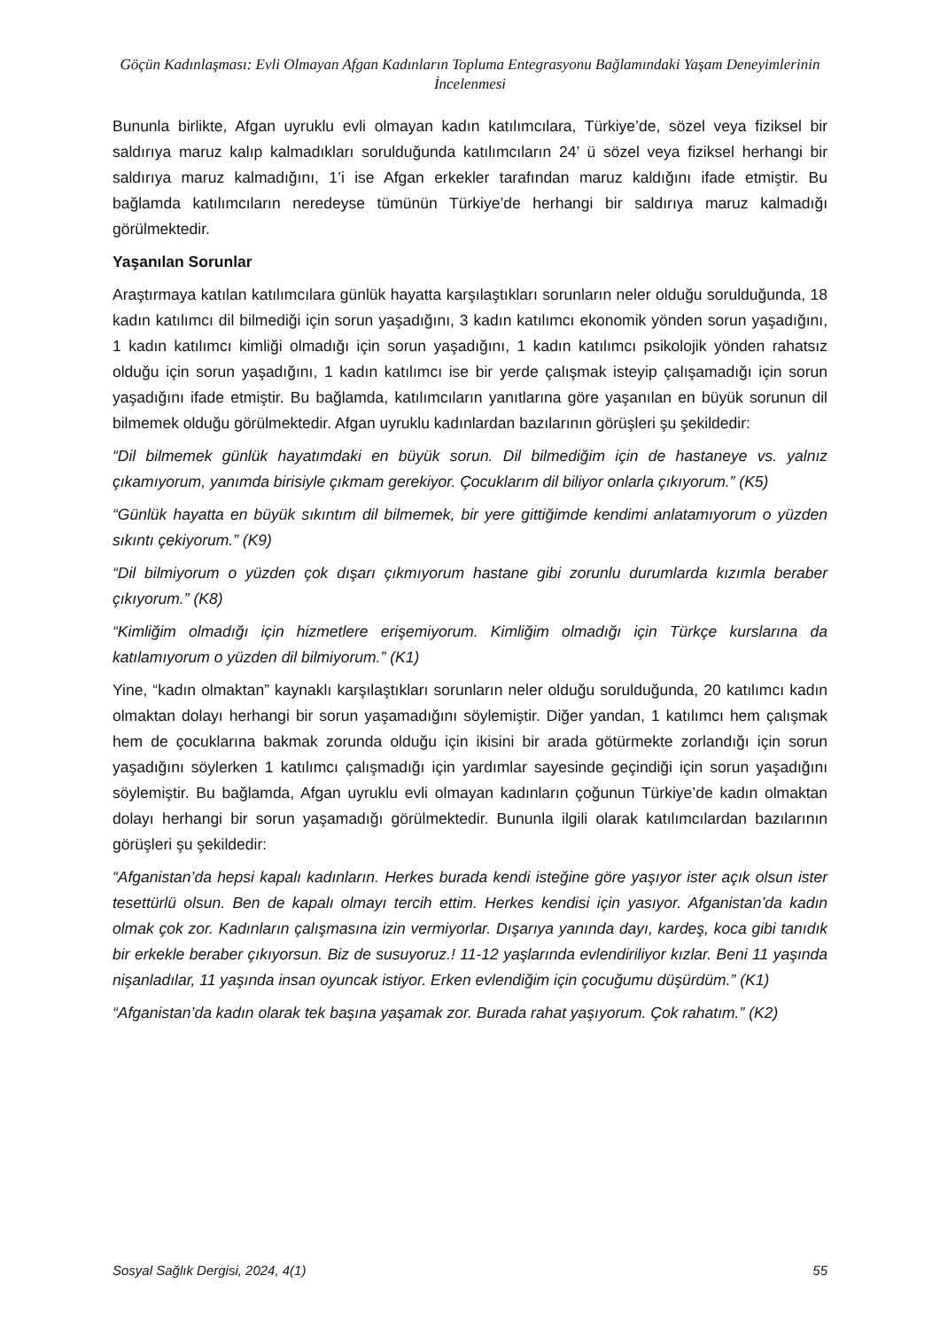Göçün Kadınlaşması: Evli Olmayan Afgan Kadınların Topluma Entegrasyonu Bağlamındaki Yaşam Deneyimlerinin İncelenmesi
Bununla birlikte, Afgan uyruklu evli olmayan kadın katılımcılara, Türkiye’de, sözel veya fiziksel bir saldırıya maruz kalıp kalmadıkları sorulduğunda katılımcıların 24’ ü sözel veya fiziksel herhangi bir saldırıya maruz kalmadığını, 1’i ise Afgan erkekler tarafından maruz kaldığını ifade etmiştir. Bu bağlamda katılımcıların neredeyse tümünün Türkiye’de herhangi bir saldırıya maruz kalmadığı görülmektedir.
Yaşanılan Sorunlar
Araştırmaya katılan katılımcılara günlük hayatta karşılaştıkları sorunların neler olduğu sorulduğunda, 18 kadın katılımcı dil bilmediği için sorun yaşadığını, 3 kadın katılımcı ekonomik yönden sorun yaşadığını, 1 kadın katılımcı kimliği olmadığı için sorun yaşadığını, 1 kadın katılımcı psikolojik yönden rahatsız olduğu için sorun yaşadığını, 1 kadın katılımcı ise bir yerde çalışmak isteyip çalışamadığı için sorun yaşadığını ifade etmiştir. Bu bağlamda, katılımcıların yanıtlarına göre yaşanılan en büyük sorunun dil bilmemek olduğu görülmektedir. Afgan uyruklu kadınlardan bazılarının görüşleri şu şekildedir:
“Dil bilmemek günlük hayatımdaki en büyük sorun. Dil bilmediğim için de hastaneye vs. yalnız çıkamıyorum, yanımda birisiyle çıkmam gerekiyor. Çocuklarım dil biliyor onlarla çıkıyorum.” (K5)
“Günlük hayatta en büyük sıkıntım dil bilmemek, bir yere gittiğimde kendimi anlatamıyorum o yüzden sıkıntı çekiyorum.” (K9)
“Dil bilmiyorum o yüzden çok dışarı çıkmıyorum hastane gibi zorunlu durumlarda kızımla beraber çıkıyorum.” (K8)
“Kimliğim olmadığı için hizmetlere erişemiyorum. Kimliğim olmadığı için Türkçe kurslarına da katılamıyorum o yüzden dil bilmiyorum.” (K1)
Yine, “kadın olmaktan” kaynaklı karşılaştıkları sorunların neler olduğu sorulduğunda, 20 katılımcı kadın olmaktan dolayı herhangi bir sorun yaşamadığını söylemiştir. Diğer yandan, 1 katılımcı hem çalışmak hem de çocuklarına bakmak zorunda olduğu için ikisini bir arada götürmekte zorlandığı için sorun yaşadığını söylerken 1 katılımcı çalışmadığı için yardımlar sayesinde geçindiği için sorun yaşadığını söylemiştir. Bu bağlamda, Afgan uyruklu evli olmayan kadınların çoğunun Türkiye’de kadın olmaktan dolayı herhangi bir sorun yaşamadığı görülmektedir. Bununla ilgili olarak katılımcılardan bazılarının görüşleri şu şekildedir:
“Afganistan’da hepsi kapalı kadınların. Herkes burada kendi isteğine göre yaşıyor ister açık olsun ister tesettürlü olsun. Ben de kapalı olmayı tercih ettim. Herkes kendisi için yasıyor. Afganistan’da kadın olmak çok zor. Kadınların çalışmasına izin vermiyorlar. Dışarıya yanında dayı, kardeş, koca gibi tanıdık bir erkekle beraber çıkıyorsun. Biz de susuyoruz.! 11-12 yaşlarında evlendiriliyor kızlar. Beni 11 yaşında nişanladılar, 11 yaşında insan oyuncak istiyor. Erken evlendiğim için çocuğumu düşürdüm.” (K1)
“Afganistan’da kadın olarak tek başına yaşamak zor. Burada rahat yaşıyorum. Çok rahatım.” (K2)
Sosyal Sağlık Dergisi, 2024, 4(1) 55